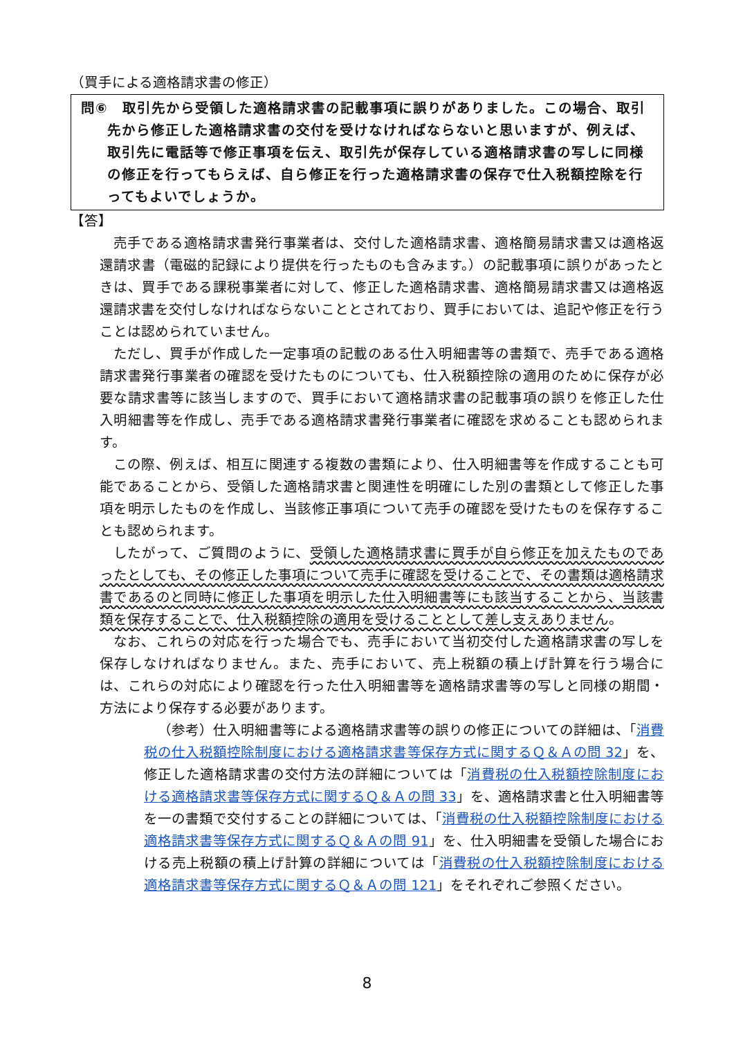（買手による適格請求書の修正）
問⑥　取引先から受領した適格請求書の記載事項に誤りがありました。この場合、取引先から修正した適格請求書の交付を受けなければならないと思いますが、例えば、取引先に電話等で修正事項を伝え、取引先が保存している適格請求書の写しに同様の修正を行ってもらえば、自ら修正を行った適格請求書の保存で仕入税額控除を行ってもよいでしょうか。
【答】
売手である適格請求書発行事業者は、交付した適格請求書、適格簡易請求書又は適格返還請求書（電磁的記録により提供を行ったものも含みます。）の記載事項に誤りがあったときは、買手である課税事業者に対して、修正した適格請求書、適格簡易請求書又は適格返還請求書を交付しなければならないこととされており、買手においては、追記や修正を行うことは認められていません。
ただし、買手が作成した一定事項の記載のある仕入明細書等の書類で、売手である適格請求書発行事業者の確認を受けたものについても、仕入税額控除の適用のために保存が必要な請求書等に該当しますので、買手において適格請求書の記載事項の誤りを修正した仕入明細書等を作成し、売手である適格請求書発行事業者に確認を求めることも認められます。
この際、例えば、相互に関連する複数の書類により、仕入明細書等を作成することも可能であることから、受領した適格請求書と関連性を明確にした別の書類として修正した事項を明示したものを作成し、当該修正事項について売手の確認を受けたものを保存することも認められます。
したがって、ご質問のように、受領した適格請求書に買手が自ら修正を加えたものであったとしても、その修正した事項について売手に確認を受けることで、その書類は適格請求書であるのと同時に修正した事項を明示した仕入明細書等にも該当することから、当該書類を保存することで、仕入税額控除の適用を受けることとして差し支えありません。
なお、これらの対応を行った場合でも、売手において当初交付した適格請求書の写しを保存しなければなりません。また、売手において、売上税額の積上げ計算を行う場合には、これらの対応により確認を行った仕入明細書等を適格請求書等の写しと同様の期間・方法により保存する必要があります。
（参考）仕入明細書等による適格請求書等の誤りの修正についての詳細は、「消費税の仕入税額控除制度における適格請求書等保存方式に関するＱ＆Ａの問 32」を、修正した適格請求書の交付方法の詳細については「消費税の仕入税額控除制度における適格請求書等保存方式に関するＱ＆Ａの問 33」を、適格請求書と仕入明細書等を一の書類で交付することの詳細については、「消費税の仕入税額控除制度における適格請求書等保存方式に関するＱ＆Ａの問 91」を、仕入明細書を受領した場合における売上税額の積上げ計算の詳細については「消費税の仕入税額控除制度における適格請求書等保存方式に関するＱ＆Ａの問 121」をそれぞれご参照ください。
8